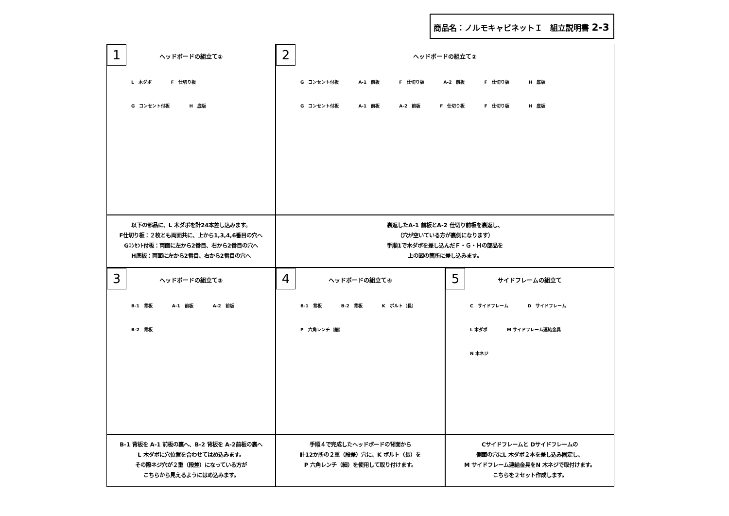商品名：ノルモキャビネットＩ　組立説明書 2-3
1
ヘッドボードの組立て①
L　木ダボ F　仕切り板 G　コンセント付板 H　底板
2
ヘッドボードの組立て②
G　コンセント付板 A-1　前板 F　仕切り板 A-2　前板 F　仕切り板 H　底板 G　コンセント付板 A-1　前板 A-2　前板 F　仕切り板 F　仕切り板 H　底板
以下の部品に、L 木ダボを計24本差し込みます。
F仕切り板：２枚とも両面共に、上から1,3,4,6番目の穴へ
Gｺﾝｾﾝﾄ付板：両面に左から2番目、右から2番目の穴へ
H底板：両面に左から2番目、右から2番目の穴へ
裏返したA-1 前板とA-2 仕切り前板を裏返し、
（穴が空いている方が裏側になります）
手順1で木ダボを差し込んだＦ・Ｇ・Ｈの部品を
上の図の箇所に差し込みます。
3
ヘッドボードの組立て③
B-1　背板 A-1　前板 A-2　前板 B-2　背板
4
ヘッドボードの組立て④
B-1　背板 B-2　背板 K　ボルト（長） P　六角レンチ（細）
5
サイドフレームの組立て
C　サイドフレーム D　サイドフレーム L 木ダボ M サイドフレーム連結金具 N 木ネジ
B-1 背板を A-1 前板の裏へ、B-2 背板を A-2前板の裏へ
L 木ダボに穴位置を合わせてはめ込みます。
その際ネジ穴が２重（段差）になっている方が
こちらから見えるようにはめ込みます。
手順４で完成したヘッドボードの背面から
計12か所の２重（段差）穴に、K ボルト（長）を
P 六角レンチ（細）を使用して取り付けます。
Cサイドフレームと Dサイドフレームの
側面の穴にL 木ダボ２本を差し込み固定し、
M サイドフレーム連結金具をN 木ネジで取付けます。
こちらを２セット作成します。